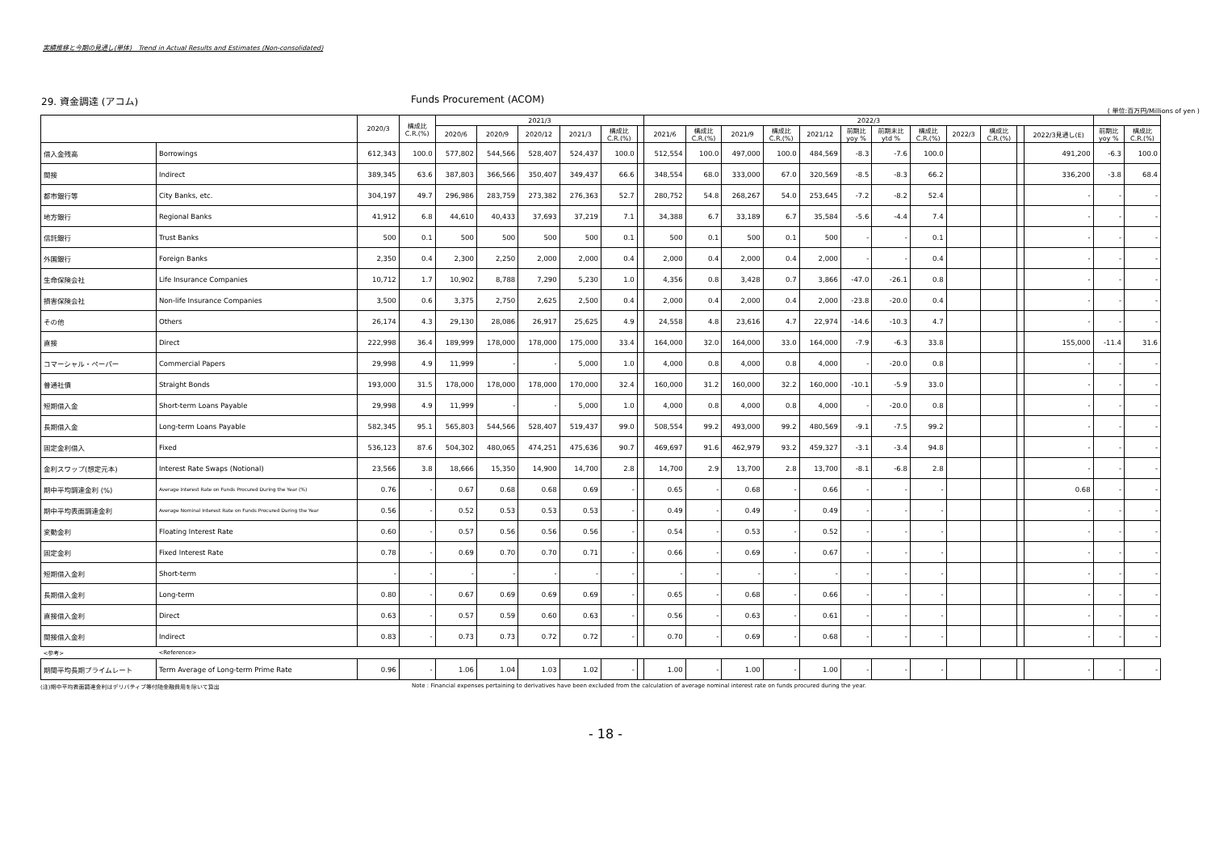実績推移と今期の見通し(単体)　Trend in Actual Results and Estimates (Non-consolidated)
29. 資金調達 (アコム) Funds Procurement (ACOM)
( 単位:百万円/Millions of yen )
| | | 2020/3 | 構成比 C.R.(%) | 2021/3 | | | | | | 2022/3 | | | | | | | | | | | | | |
| --- | --- | --- | --- | --- | --- | --- | --- | --- | --- | --- | --- | --- | --- | --- | --- | --- | --- | --- | --- | --- | --- | --- | --- |
| | | | | 2020/6 | 2020/9 | 2020/12 | 2021/3 | 構成比 C.R.(%) | | 2021/6 | 構成比 C.R.(%) | 2021/9 | 構成比 C.R.(%) | 2021/12 | 前期比 yoy % | 前期末比 ytd % | 構成比 C.R.(%) | 2022/3 | 構成比 C.R.(%) | | 2022/3見通し(E) | 前期比 yoy % | 構成比 C.R.(%) |
| 借入金残高 | Borrowings | 612,343 | 100.0 | 577,802 | 544,566 | 528,407 | 524,437 | 100.0 | | 512,554 | 100.0 | 497,000 | 100.0 | 484,569 | -8.3 | -7.6 | 100.0 | | | | 491,200 | -6.3 | 100.0 |
| 間接 | Indirect | 389,345 | 63.6 | 387,803 | 366,566 | 350,407 | 349,437 | 66.6 | | 348,554 | 68.0 | 333,000 | 67.0 | 320,569 | -8.5 | -8.3 | 66.2 | | | | 336,200 | -3.8 | 68.4 |
| 都市銀行等 | City Banks, etc. | 304,197 | 49.7 | 296,986 | 283,759 | 273,382 | 276,363 | 52.7 | | 280,752 | 54.8 | 268,267 | 54.0 | 253,645 | -7.2 | -8.2 | 52.4 | | | | - | - | - |
| 地方銀行 | Regional Banks | 41,912 | 6.8 | 44,610 | 40,433 | 37,693 | 37,219 | 7.1 | | 34,388 | 6.7 | 33,189 | 6.7 | 35,584 | -5.6 | -4.4 | 7.4 | | | | - | - | - |
| 信託銀行 | Trust Banks | 500 | 0.1 | 500 | 500 | 500 | 500 | 0.1 | | 500 | 0.1 | 500 | 0.1 | 500 | - | - | 0.1 | | | | - | - | - |
| 外国銀行 | Foreign Banks | 2,350 | 0.4 | 2,300 | 2,250 | 2,000 | 2,000 | 0.4 | | 2,000 | 0.4 | 2,000 | 0.4 | 2,000 | - | - | 0.4 | | | | - | - | - |
| 生命保険会社 | Life Insurance Companies | 10,712 | 1.7 | 10,902 | 8,788 | 7,290 | 5,230 | 1.0 | | 4,356 | 0.8 | 3,428 | 0.7 | 3,866 | -47.0 | -26.1 | 0.8 | | | | - | - | - |
| 損害保険会社 | Non-life Insurance Companies | 3,500 | 0.6 | 3,375 | 2,750 | 2,625 | 2,500 | 0.4 | | 2,000 | 0.4 | 2,000 | 0.4 | 2,000 | -23.8 | -20.0 | 0.4 | | | | - | - | - |
| その他 | Others | 26,174 | 4.3 | 29,130 | 28,086 | 26,917 | 25,625 | 4.9 | | 24,558 | 4.8 | 23,616 | 4.7 | 22,974 | -14.6 | -10.3 | 4.7 | | | | - | - | - |
| 直接 | Direct | 222,998 | 36.4 | 189,999 | 178,000 | 178,000 | 175,000 | 33.4 | | 164,000 | 32.0 | 164,000 | 33.0 | 164,000 | -7.9 | -6.3 | 33.8 | | | | 155,000 | -11.4 | 31.6 |
| コマーシャル・ペーパー | Commercial Papers | 29,998 | 4.9 | 11,999 | - | - | 5,000 | 1.0 | | 4,000 | 0.8 | 4,000 | 0.8 | 4,000 | - | -20.0 | 0.8 | | | | - | - | - |
| 普通社債 | Straight Bonds | 193,000 | 31.5 | 178,000 | 178,000 | 178,000 | 170,000 | 32.4 | | 160,000 | 31.2 | 160,000 | 32.2 | 160,000 | -10.1 | -5.9 | 33.0 | | | | - | - | - |
| 短期借入金 | Short-term Loans Payable | 29,998 | 4.9 | 11,999 | - | - | 5,000 | 1.0 | | 4,000 | 0.8 | 4,000 | 0.8 | 4,000 | - | -20.0 | 0.8 | | | | - | - | - |
| 長期借入金 | Long-term Loans Payable | 582,345 | 95.1 | 565,803 | 544,566 | 528,407 | 519,437 | 99.0 | | 508,554 | 99.2 | 493,000 | 99.2 | 480,569 | -9.1 | -7.5 | 99.2 | | | | - | - | - |
| 固定金利借入 | Fixed | 536,123 | 87.6 | 504,302 | 480,065 | 474,251 | 475,636 | 90.7 | | 469,697 | 91.6 | 462,979 | 93.2 | 459,327 | -3.1 | -3.4 | 94.8 | | | | - | - | - |
| 金利スワップ(想定元本) | Interest Rate Swaps (Notional) | 23,566 | 3.8 | 18,666 | 15,350 | 14,900 | 14,700 | 2.8 | | 14,700 | 2.9 | 13,700 | 2.8 | 13,700 | -8.1 | -6.8 | 2.8 | | | | - | - | - |
| 期中平均調達金利 (%) | Average Interest Rate on Funds Procured During the Year (%) | 0.76 | - | 0.67 | 0.68 | 0.68 | 0.69 | - | | 0.65 | - | 0.68 | - | 0.66 | - | - | - | | | | 0.68 | - | - |
| 期中平均表面調達金利 | Average Nominal Interest Rate on Funds Procured During the Year | 0.56 | - | 0.52 | 0.53 | 0.53 | 0.53 | - | | 0.49 | - | 0.49 | - | 0.49 | - | - | - | | | | - | - | - |
| 変動金利 | Floating Interest Rate | 0.60 | - | 0.57 | 0.56 | 0.56 | 0.56 | - | | 0.54 | - | 0.53 | - | 0.52 | - | - | - | | | | - | - | - |
| 固定金利 | Fixed Interest Rate | 0.78 | - | 0.69 | 0.70 | 0.70 | 0.71 | - | | 0.66 | - | 0.69 | - | 0.67 | - | - | - | | | | - | - | - |
| 短期借入金利 | Short-term | - | - | - | - | - | - | - | | - | - | - | - | - | - | - | - | | | | - | - | - |
| 長期借入金利 | Long-term | 0.80 | - | 0.67 | 0.69 | 0.69 | 0.69 | - | | 0.65 | - | 0.68 | - | 0.66 | - | - | - | | | | - | - | - |
| 直接借入金利 | Direct | 0.63 | - | 0.57 | 0.59 | 0.60 | 0.63 | - | | 0.56 | - | 0.63 | - | 0.61 | - | - | - | | | | - | - | - |
| 間接借入金利 | Indirect | 0.83 | - | 0.73 | 0.73 | 0.72 | 0.72 | - | | 0.70 | - | 0.69 | - | 0.68 | - | - | - | | | | - | - | - |
| <参考> | <Reference> | | | | | | | | | | | | | | | | | | | | | | |
| 期間平均長期プライムレート | Term Average of Long-term Prime Rate | 0.96 | - | 1.06 | 1.04 | 1.03 | 1.02 | - | | 1.00 | - | 1.00 | - | 1.00 | - | - | - | | | | - | - | - |
(注)期中平均表面調達金利はデリバティブ等付随金融費用を除いて算出 Note : Financial expenses pertaining to derivatives have been excluded from the calculation of average nominal interest rate on funds procured during the year.
- 18 -